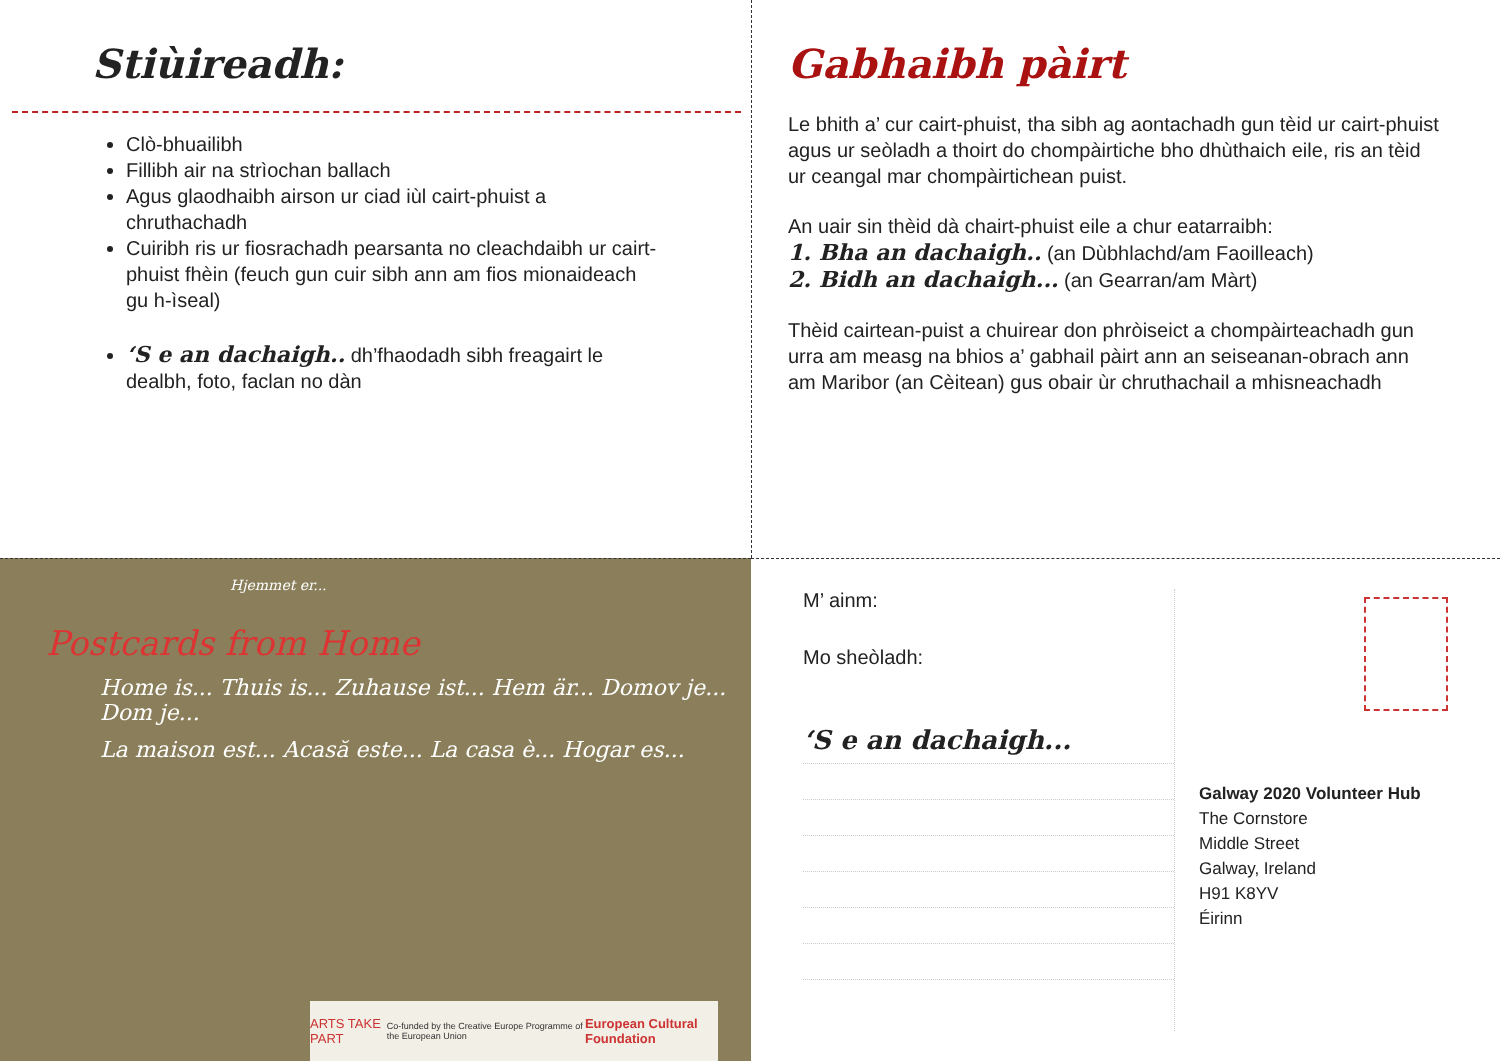Stiùireadh:
Clò-bhuailibh
Fillibh air na strìochan ballach
Agus glaodhaibh airson ur ciad iùl cairt-phuist a chruthachadh
Cuiribh ris ur fiosrachadh pearsanta no cleachdaibh ur cairt-phuist fhèin (feuch gun cuir sibh ann am fios mionaideach gu h-ìseal)
‘S e an dachaigh.. dh’fhaodadh sibh freagairt le dealbh, foto, faclan no dàn
Gabhaibh pàirt
Le bhith a’ cur cairt-phuist, tha sibh ag aontachadh gun tèid ur cairt-phuist agus ur seòladh a thoirt do chompàirtiche bho dhùthaich eile, ris an tèid ur ceangal mar chompàirtichean puist.
An uair sin thèid dà chairt-phuist eile a chur eatarraibh:
1. Bha an dachaigh.. (an Dùbhlachd/am Faoilleach)
2. Bidh an dachaigh... (an Gearran/am Màrt)
Thèid cairtean-puist a chuirear don phròiseict a chompàirteachadh gun urra am measg na bhios a’ gabhail pàirt ann an seiseanan-obrach ann am Maribor (an Cèitean) gus obair ùr chruthachail a mhisneachadh
Hjemmet er...
Postcards from Home
Home is... Thuis is... Zuhause ist... Hem är... Domov je... Dom je...
La maison est... Acasă este... La casa è... Hogar es...
ARTS TAKE PART Co-funded by the Creative Europe Programme of the European Union European Cultural Foundation
M’ ainm:
Mo sheòladh:
‘S e an dachaigh...
Galway 2020 Volunteer Hub
The Cornstore
Middle Street
Galway, Ireland
H91 K8YV
Éirinn